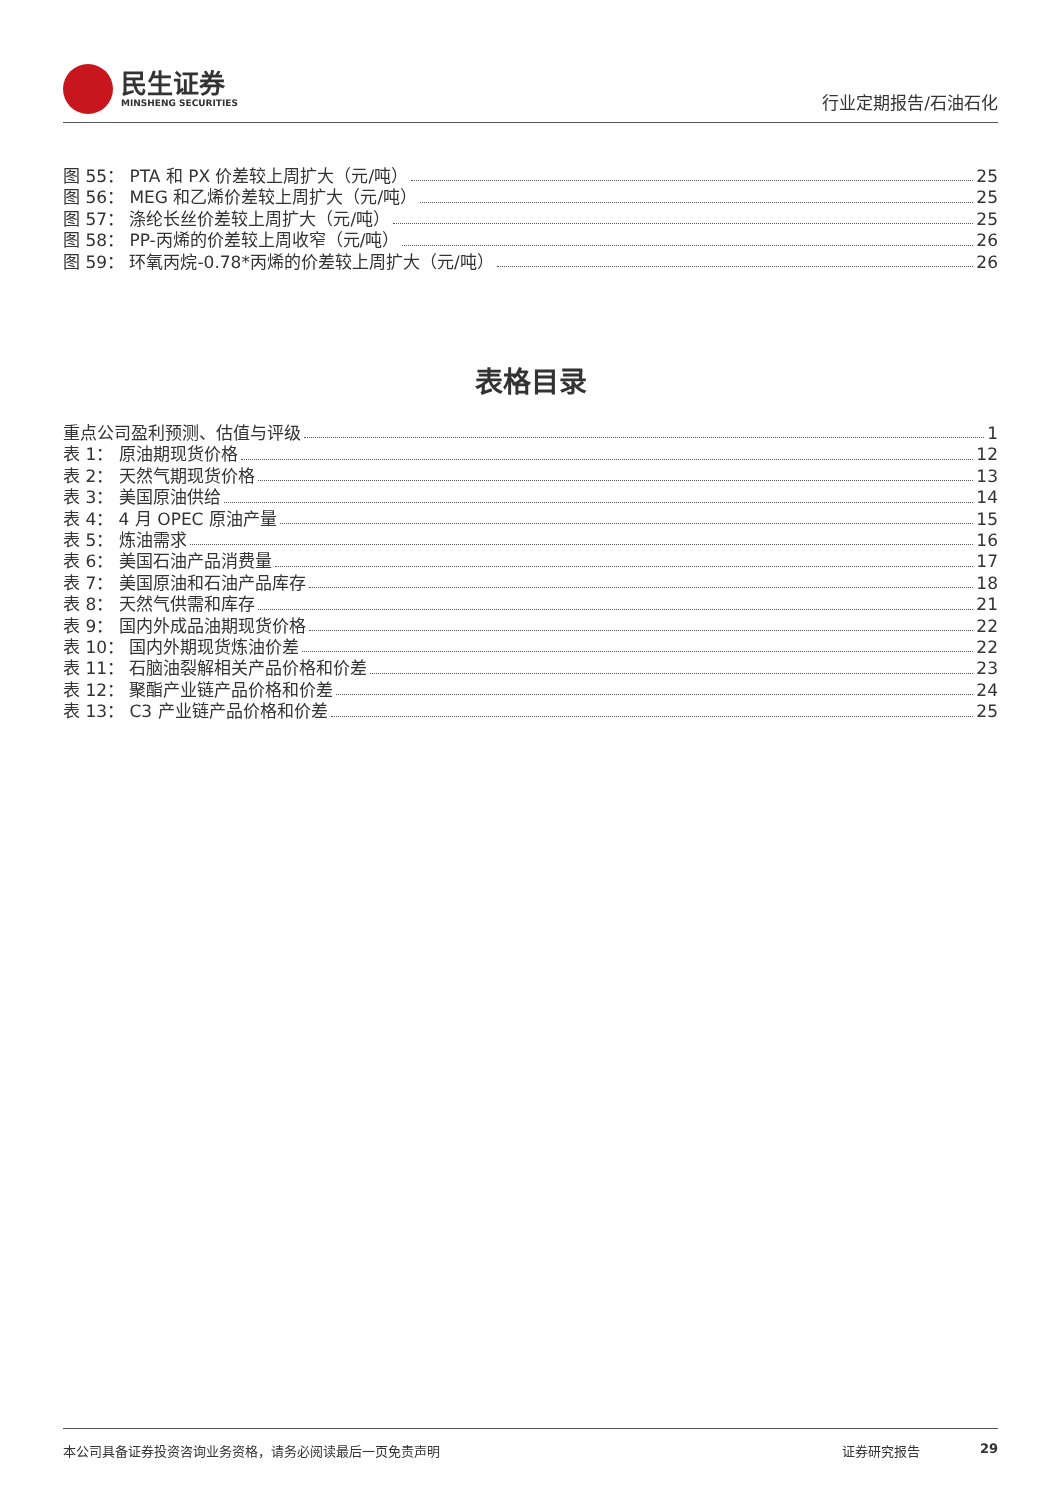民生证券
MINSHENG SECURITIES
行业定期报告/石油石化
图 55： PTA 和 PX 价差较上周扩大（元/吨） 25
图 56： MEG 和乙烯价差较上周扩大（元/吨） 25
图 57： 涤纶长丝价差较上周扩大（元/吨） 25
图 58： PP-丙烯的价差较上周收窄（元/吨） 26
图 59： 环氧丙烷-0.78*丙烯的价差较上周扩大（元/吨） 26
表格目录
重点公司盈利预测、估值与评级 1
表 1： 原油期现货价格 12
表 2： 天然气期现货价格 13
表 3： 美国原油供给 14
表 4： 4 月 OPEC 原油产量 15
表 5： 炼油需求 16
表 6： 美国石油产品消费量 17
表 7： 美国原油和石油产品库存 18
表 8： 天然气供需和库存 21
表 9： 国内外成品油期现货价格 22
表 10： 国内外期现货炼油价差 22
表 11： 石脑油裂解相关产品价格和价差 23
表 12： 聚酯产业链产品价格和价差 24
表 13： C3 产业链产品价格和价差 25
本公司具备证券投资咨询业务资格，请务必阅读最后一页免责声明 证券研究报告 29